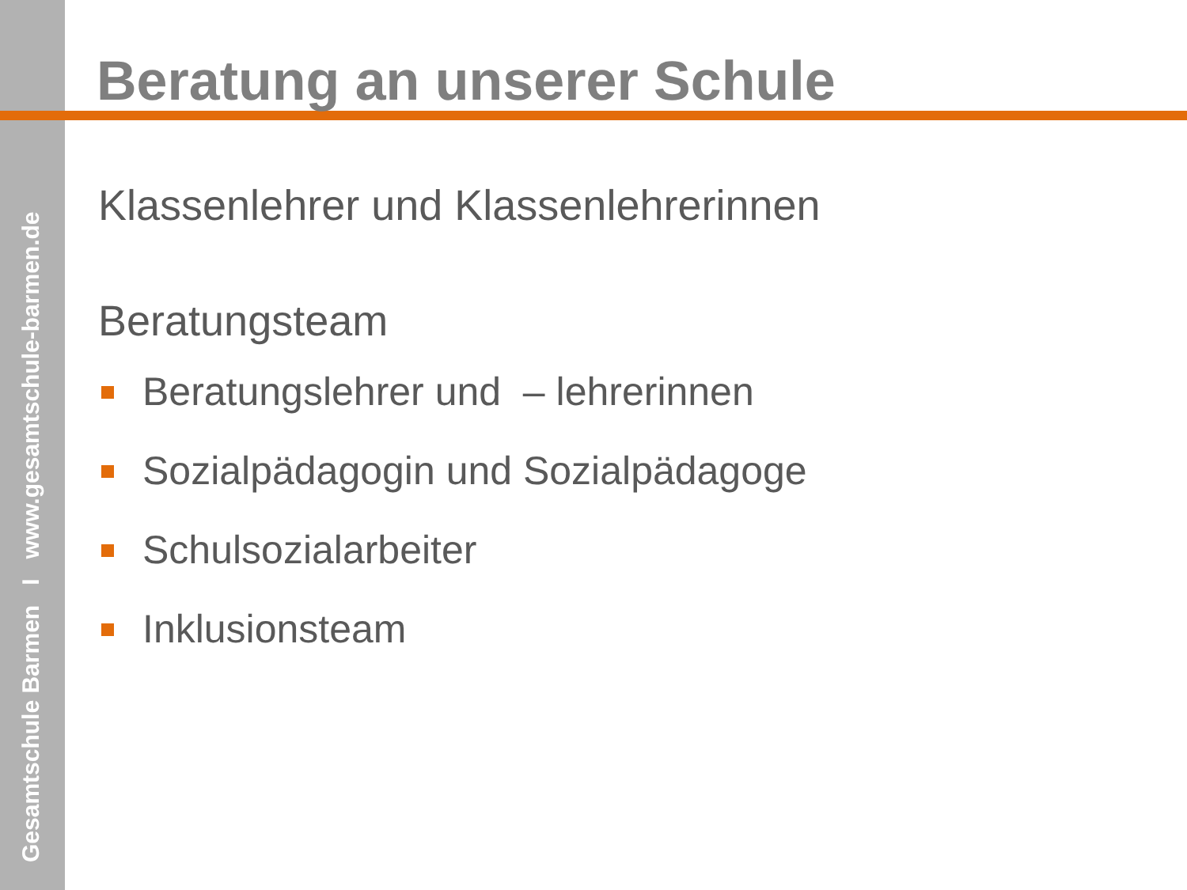Gesamtschule Barmen I www.gesamtschule-barmen.de
Beratung an unserer Schule
Klassenlehrer und Klassenlehrerinnen
Beratungsteam
Beratungslehrer und – lehrerinnen
Sozialpädagogin und Sozialpädagoge
Schulsozialarbeiter
Inklusionsteam